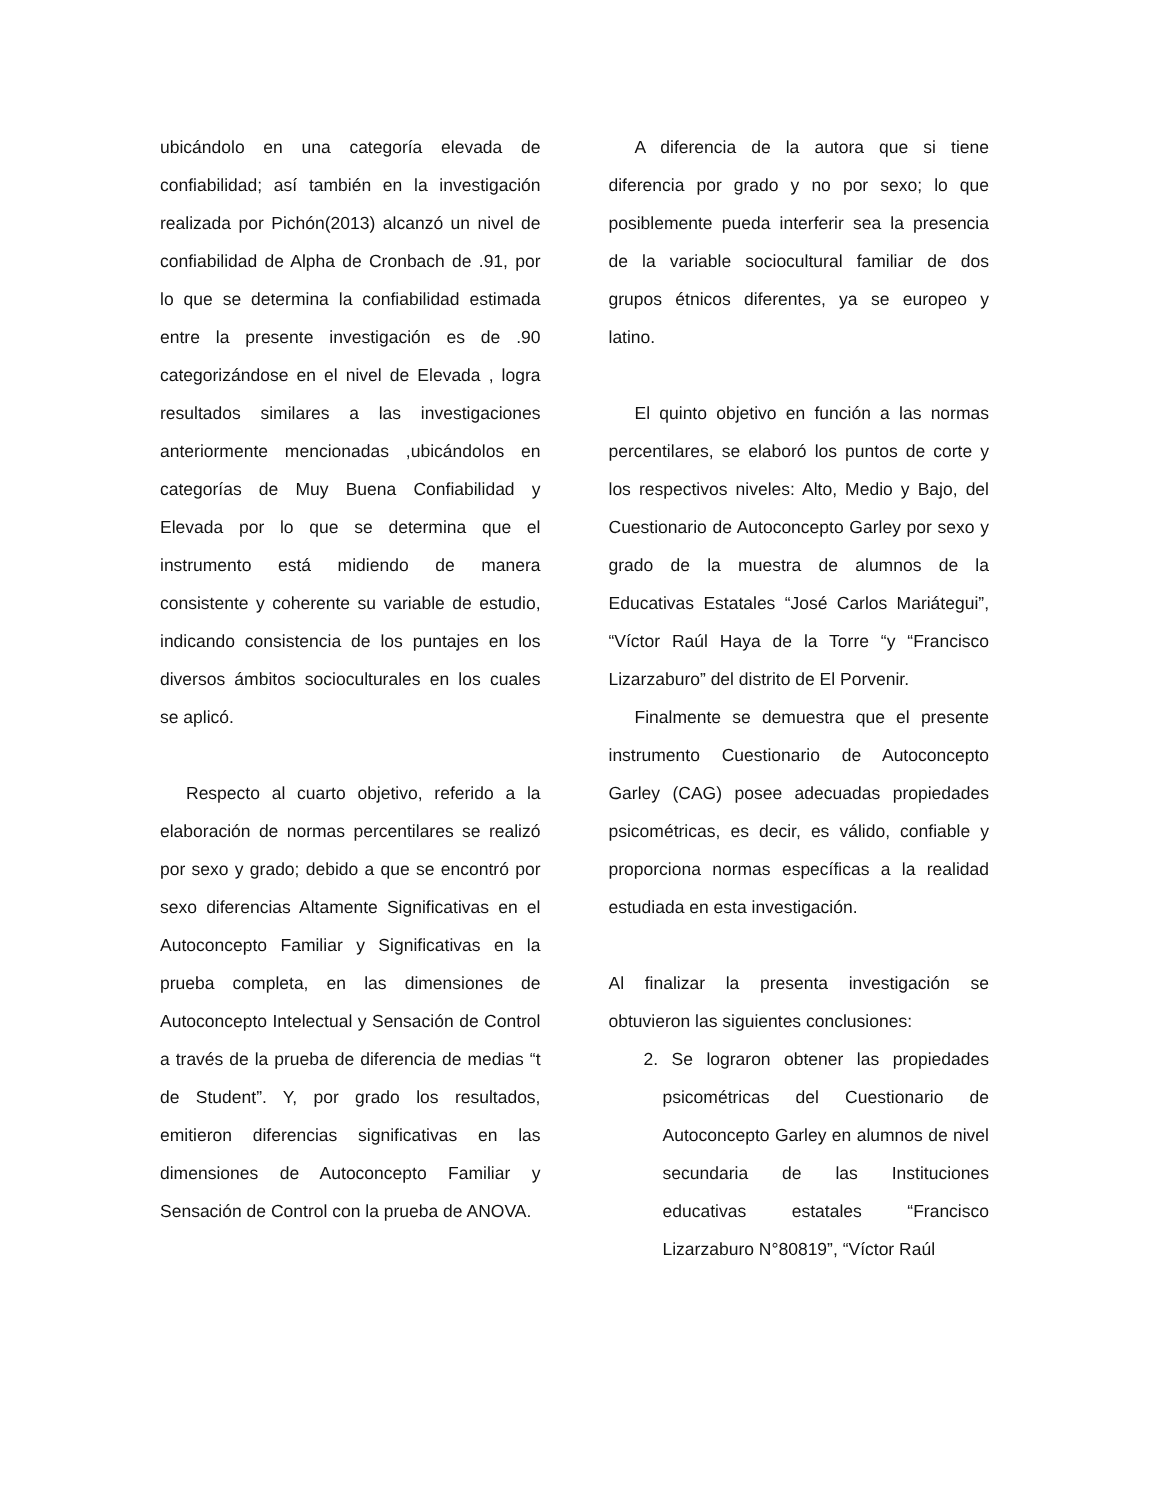ubicándolo en una categoría elevada de confiabilidad; así también en la investigación realizada por Pichón(2013) alcanzó un nivel de confiabilidad de Alpha de Cronbach de .91, por lo que se determina la confiabilidad estimada entre la presente investigación es de .90 categorizándose en el nivel de Elevada , logra resultados similares a las investigaciones anteriormente mencionadas ,ubicándolos en categorías de Muy Buena Confiabilidad y Elevada por lo que se determina que el instrumento está midiendo de manera consistente y coherente su variable de estudio, indicando consistencia de los puntajes en los diversos ámbitos socioculturales en los cuales se aplicó.
Respecto al cuarto objetivo, referido a la elaboración de normas percentilares se realizó por sexo y grado; debido a que se encontró por sexo diferencias Altamente Significativas en el Autoconcepto Familiar y Significativas en la prueba completa, en las dimensiones de Autoconcepto Intelectual y Sensación de Control a través de la prueba de diferencia de medias “t de Student”. Y, por grado los resultados, emitieron diferencias significativas en las dimensiones de Autoconcepto Familiar y Sensación de Control con la prueba de ANOVA.
A diferencia de la autora que si tiene diferencia por grado y no por sexo; lo que posiblemente pueda interferir sea la presencia de la variable sociocultural familiar de dos grupos étnicos diferentes, ya se europeo y latino.
El quinto objetivo en función a las normas percentilares, se elaboró los puntos de corte y los respectivos niveles: Alto, Medio y Bajo, del Cuestionario de Autoconcepto Garley por sexo y grado de la muestra de alumnos de la Educativas Estatales “José Carlos Mariátegui”, “Víctor Raúl Haya de la Torre “y “Francisco Lizarzaburo” del distrito de El Porvenir.
Finalmente se demuestra que el presente instrumento Cuestionario de Autoconcepto Garley (CAG) posee adecuadas propiedades psicométricas, es decir, es válido, confiable y proporciona normas específicas a la realidad estudiada en esta investigación.
Al finalizar la presenta investigación se obtuvieron las siguientes conclusiones:
2. Se lograron obtener las propiedades psicométricas del Cuestionario de Autoconcepto Garley en alumnos de nivel secundaria de las Instituciones educativas estatales “Francisco Lizarzaburo N°80819”, “Víctor Raúl